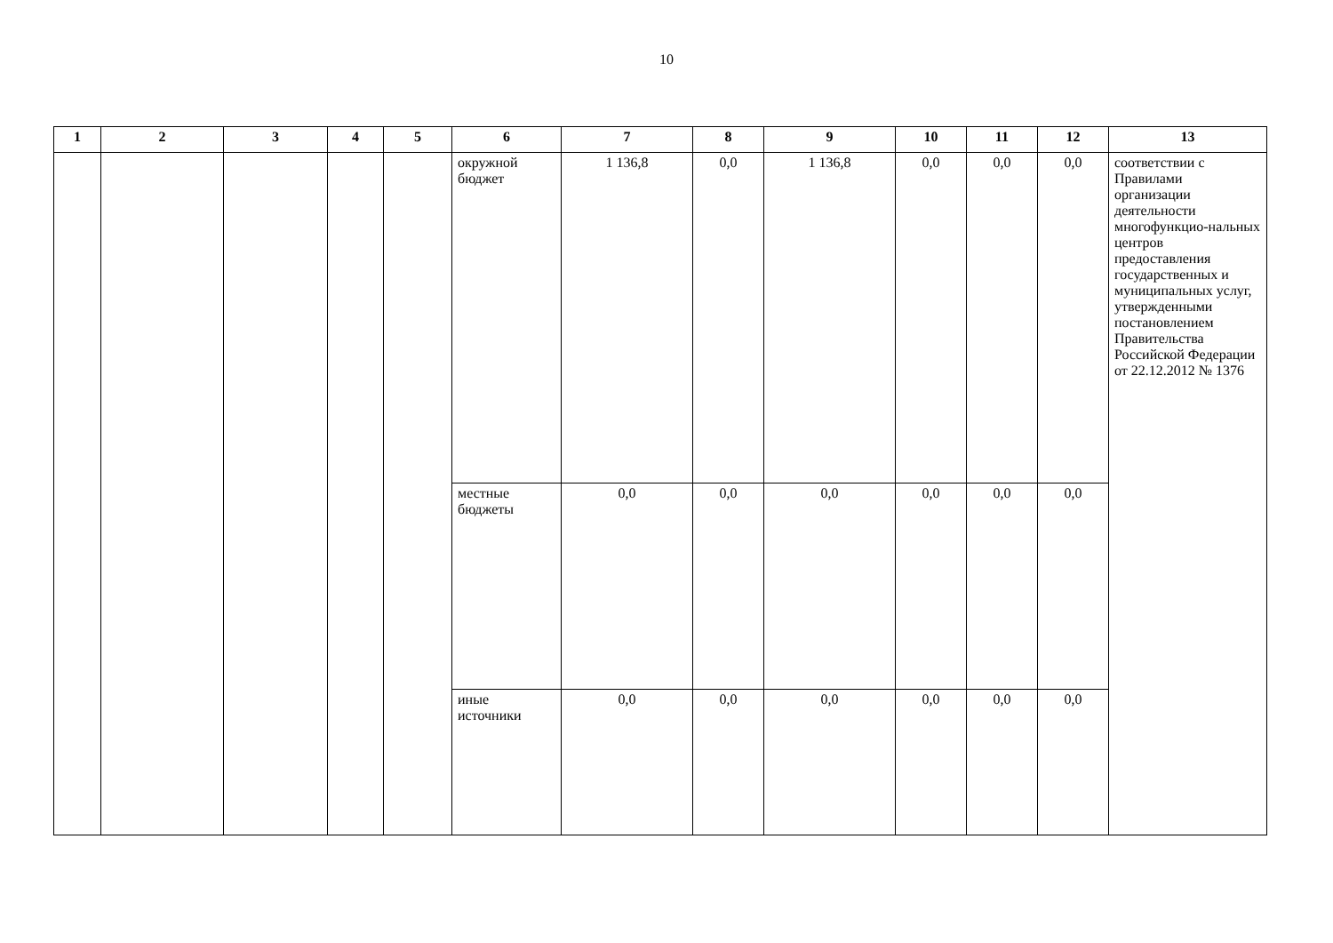10
| 1 | 2 | 3 | 4 | 5 | 6 | 7 | 8 | 9 | 10 | 11 | 12 | 13 |
| --- | --- | --- | --- | --- | --- | --- | --- | --- | --- | --- | --- | --- |
| | | | | | окружной бюджет | 1 136,8 | 0,0 | 1 136,8 | 0,0 | 0,0 | 0,0 | соответствии с Правилами организации деятельности многофункцио-нальных центров предоставления государственных и муниципальных услуг, утвержденными постановлением Правительства Российской Федерации от 22.12.2012 № 1376 |
| | | | | | местные бюджеты | 0,0 | 0,0 | 0,0 | 0,0 | 0,0 | 0,0 | |
| | | | | | иные источники | 0,0 | 0,0 | 0,0 | 0,0 | 0,0 | 0,0 | |